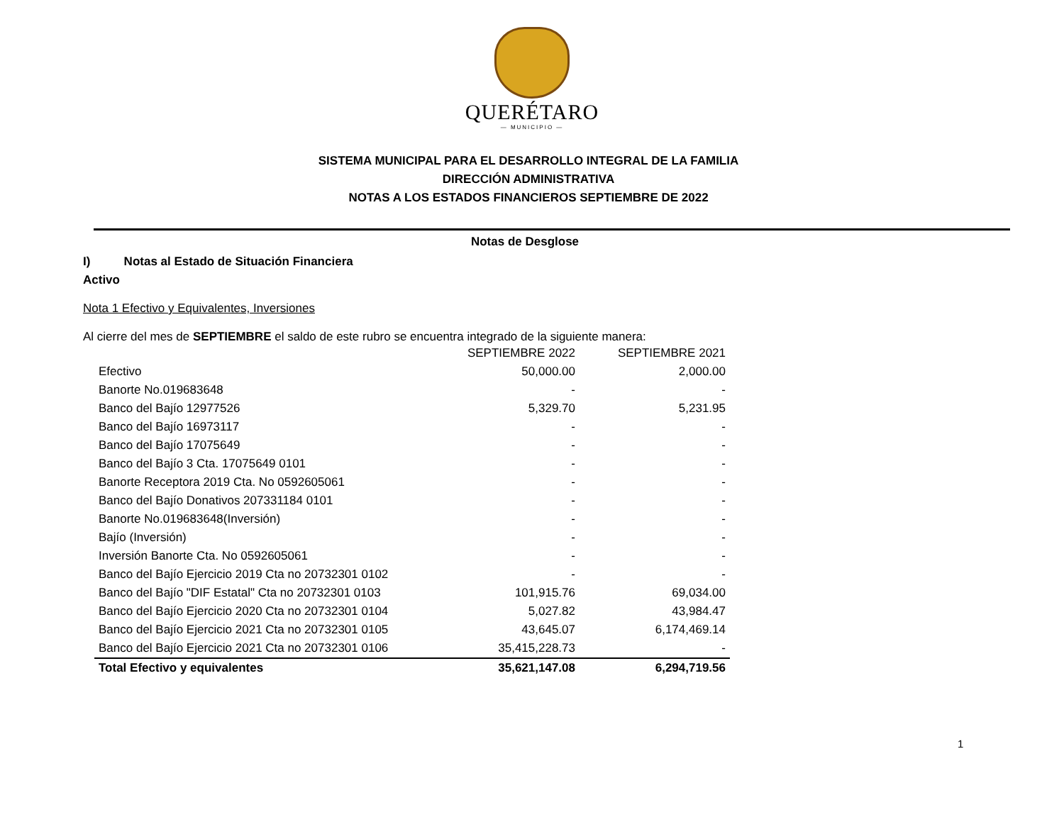QUERÉTARO
— MUNICIPIO —
SISTEMA MUNICIPAL PARA EL DESARROLLO INTEGRAL DE LA FAMILIA
DIRECCIÓN ADMINISTRATIVA
NOTAS A LOS ESTADOS FINANCIEROS SEPTIEMBRE DE 2022
Notas de Desglose
I) Notas al Estado de Situación Financiera
Activo
Nota 1 Efectivo y Equivalentes, Inversiones
Al cierre del mes de SEPTIEMBRE el saldo de este rubro se encuentra integrado de la siguiente manera:
| | SEPTIEMBRE 2022 | SEPTIEMBRE 2021 |
| --- | --- | --- |
| Efectivo | 50,000.00 | 2,000.00 |
| Banorte No.019683648 | - | - |
| Banco del Bajío 12977526 | 5,329.70 | 5,231.95 |
| Banco del Bajío 16973117 | - | - |
| Banco del Bajío 17075649 | - | - |
| Banco del Bajío 3 Cta. 17075649 0101 | - | - |
| Banorte Receptora 2019 Cta. No 0592605061 | - | - |
| Banco del Bajío Donativos 207331184 0101 | - | - |
| Banorte No.019683648(Inversión) | - | - |
| Bajío (Inversión) | - | - |
| Inversión Banorte Cta. No 0592605061 | - | - |
| Banco del Bajío Ejercicio 2019 Cta no 20732301 0102 | - | - |
| Banco del Bajío "DIF Estatal" Cta no 20732301 0103 | 101,915.76 | 69,034.00 |
| Banco del Bajío Ejercicio 2020 Cta no 20732301 0104 | 5,027.82 | 43,984.47 |
| Banco del Bajío Ejercicio 2021 Cta no 20732301 0105 | 43,645.07 | 6,174,469.14 |
| Banco del Bajío Ejercicio 2021 Cta no 20732301 0106 | 35,415,228.73 | - |
| Total Efectivo y equivalentes | 35,621,147.08 | 6,294,719.56 |
1